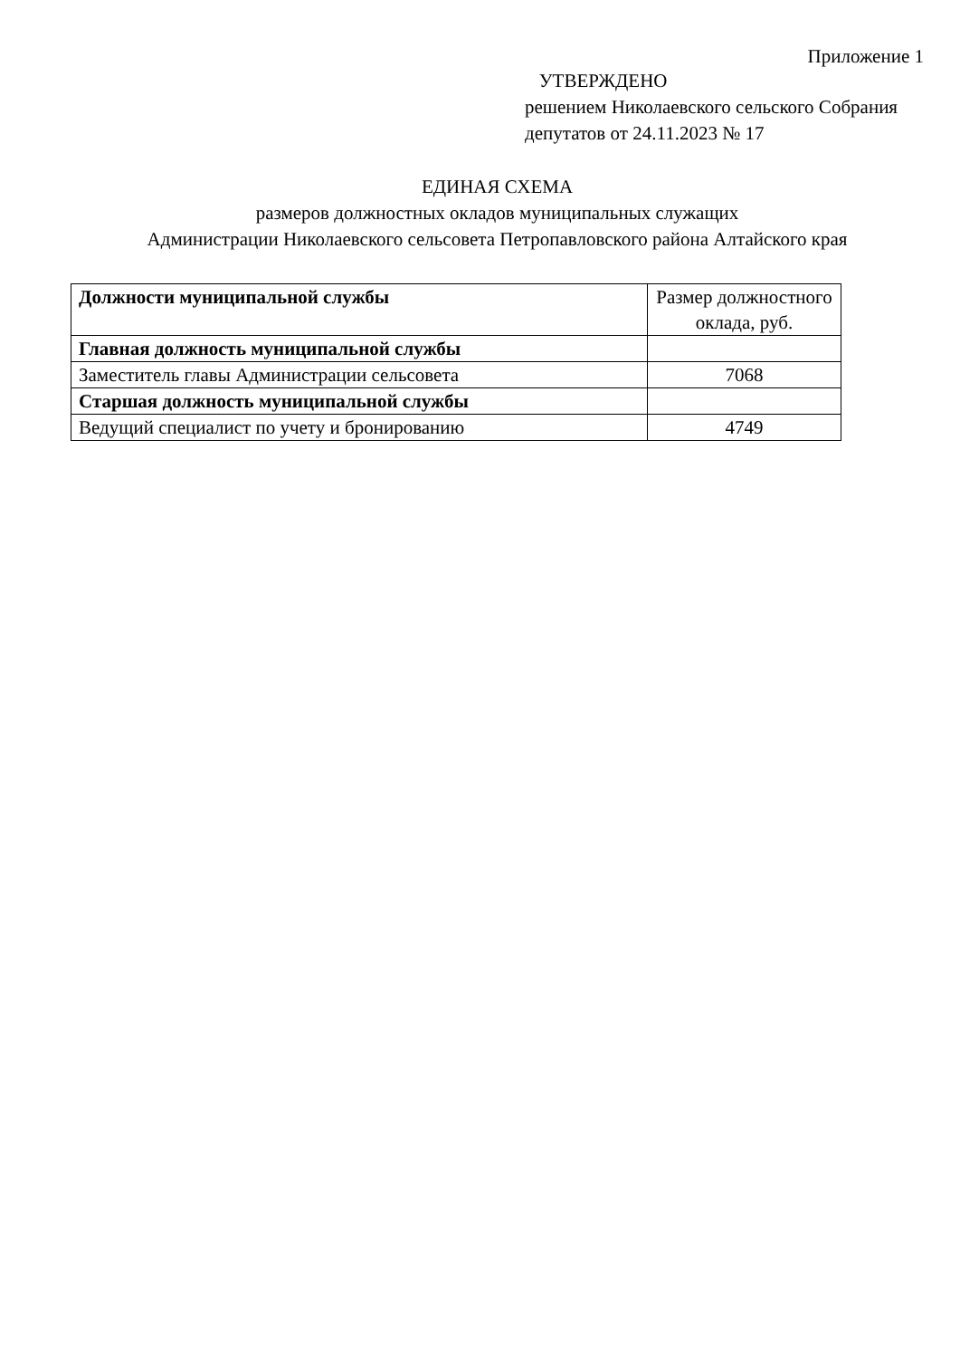Приложение 1
УТВЕРЖДЕНО
решением Николаевского сельского Собрания депутатов от 24.11.2023 № 17
ЕДИНАЯ СХЕМА
размеров должностных окладов муниципальных служащих
Администрации Николаевского сельсовета Петропавловского района Алтайского края
| Должности муниципальной службы | Размер должностного оклада, руб. |
| --- | --- |
| Главная должность муниципальной службы | |
| Заместитель главы Администрации сельсовета | 7068 |
| Старшая должность муниципальной службы | |
| Ведущий специалист по учету и бронированию | 4749 |